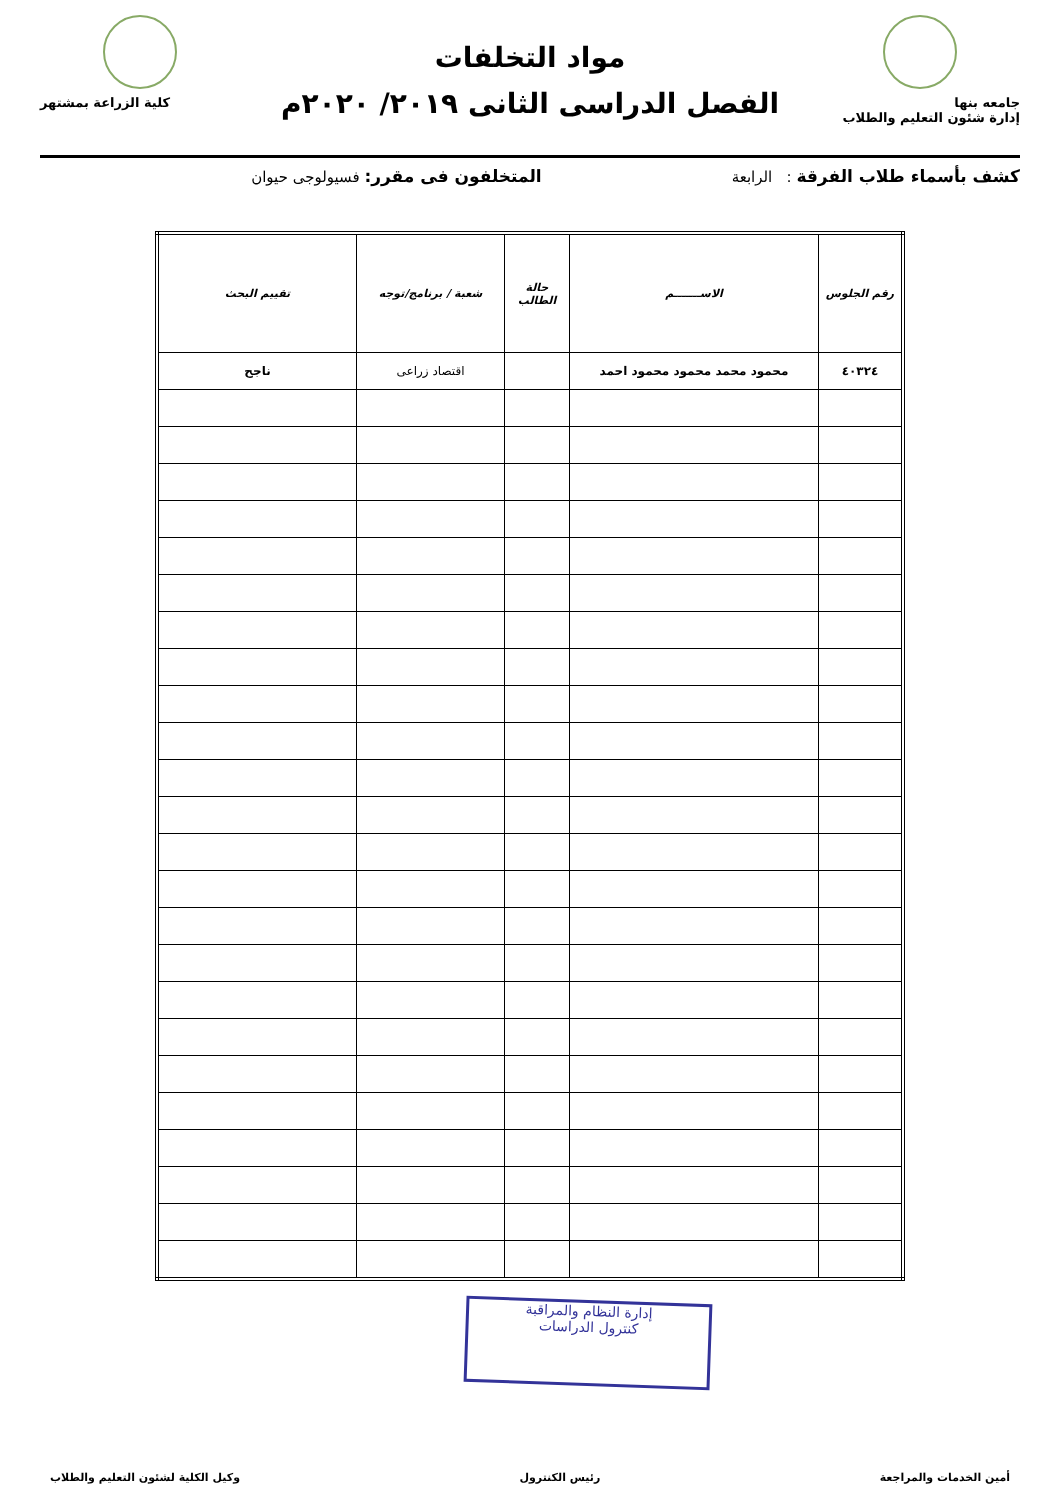جامعه بنها
إدارة شئون التعليم والطلاب
مواد التخلفات
الفصل الدراسى الثانى ٢٠١٩/ ٢٠٢٠م
كلية الزراعة بمشتهر
كشف بأسماء طلاب الفرقة : الرابعة المتخلفون فى مقرر: فسيولوجى حيوان
| رقم الجلوس | الاســـــــم | حالة الطالب | شعبة / برنامج/توجه | تقييم البحث |
| --- | --- | --- | --- | --- |
| ٤٠٣٢٤ | محمود محمد محمود محمود احمد | | اقتصاد زراعى | ناجح |
إدارة النظام والمراقبة
كنترول الدراسات
أمين الخدمات والمراجعة رئيس الكنترول وكيل الكلية لشئون التعليم والطلاب